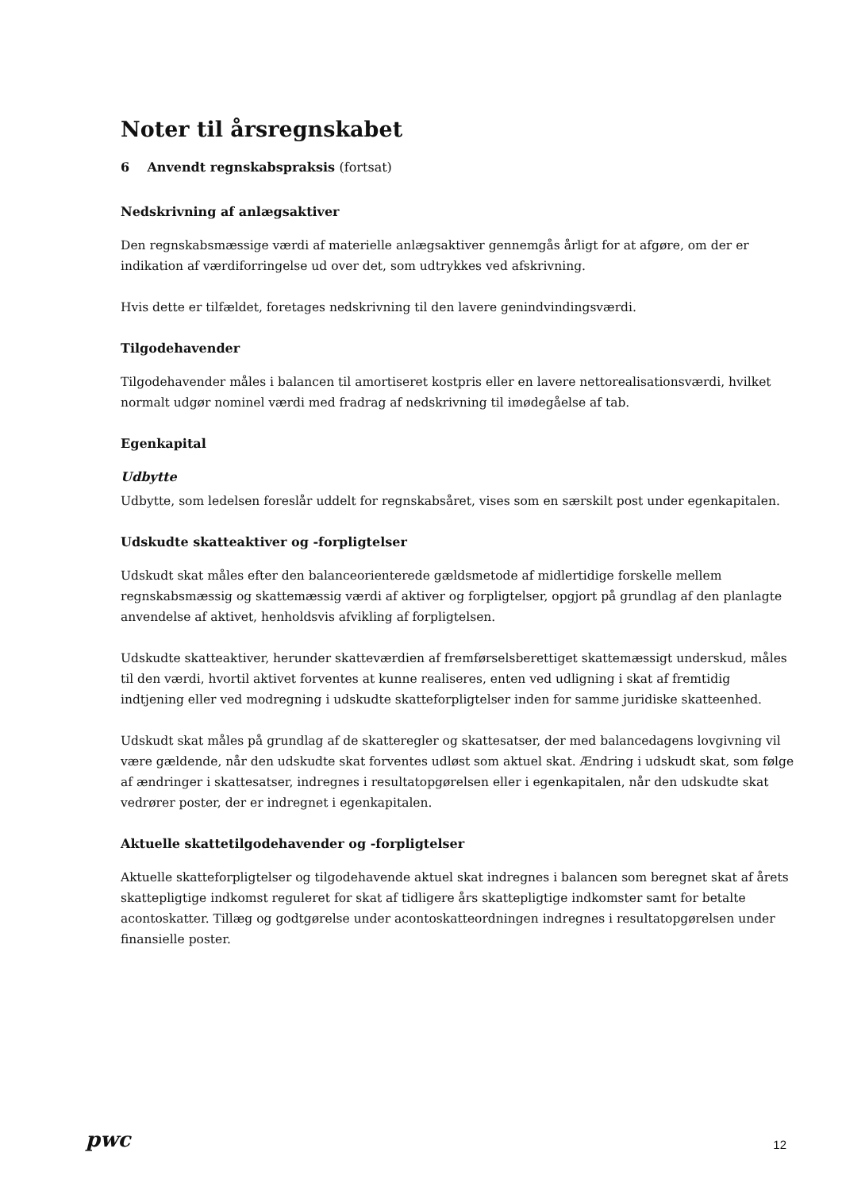Noter til årsregnskabet
6 Anvendt regnskabspraksis (fortsat)
Nedskrivning af anlægsaktiver
Den regnskabsmæssige værdi af materielle anlægsaktiver gennemgås årligt for at afgøre, om der er indikation af værdiforringelse ud over det, som udtrykkes ved afskrivning.
Hvis dette er tilfældet, foretages nedskrivning til den lavere genindvindingsværdi.
Tilgodehavender
Tilgodehavender måles i balancen til amortiseret kostpris eller en lavere nettorealisationsværdi, hvilket normalt udgør nominel værdi med fradrag af nedskrivning til imødegåelse af tab.
Egenkapital
Udbytte
Udbytte, som ledelsen foreslår uddelt for regnskabsåret, vises som en særskilt post under egenkapitalen.
Udskudte skatteaktiver og -forpligtelser
Udskudt skat måles efter den balanceorienterede gældsmetode af midlertidige forskelle mellem regnskabsmæssig og skattemæssig værdi af aktiver og forpligtelser, opgjort på grundlag af den planlagte anvendelse af aktivet, henholdsvis afvikling af forpligtelsen.
Udskudte skatteaktiver, herunder skatteværdien af fremførselsberettiget skattemæssigt underskud, måles til den værdi, hvortil aktivet forventes at kunne realiseres, enten ved udligning i skat af fremtidig indtjening eller ved modregning i udskudte skatteforpligtelser inden for samme juridiske skatteenhed.
Udskudt skat måles på grundlag af de skatteregler og skattesatser, der med balancedagens lovgivning vil være gældende, når den udskudte skat forventes udløst som aktuel skat. Ændring i udskudt skat, som følge af ændringer i skattesatser, indregnes i resultatopgørelsen eller i egenkapitalen, når den udskudte skat vedrører poster, der er indregnet i egenkapitalen.
Aktuelle skattetilgodehavender og -forpligtelser
Aktuelle skatteforpligtelser og tilgodehavende aktuel skat indregnes i balancen som beregnet skat af årets skattepligtige indkomst reguleret for skat af tidligere års skattepligtige indkomster samt for betalte acontoskatter. Tillæg og godtgørelse under acontoskatteordningen indregnes i resultatopgørelsen under finansielle poster.
pwc 12